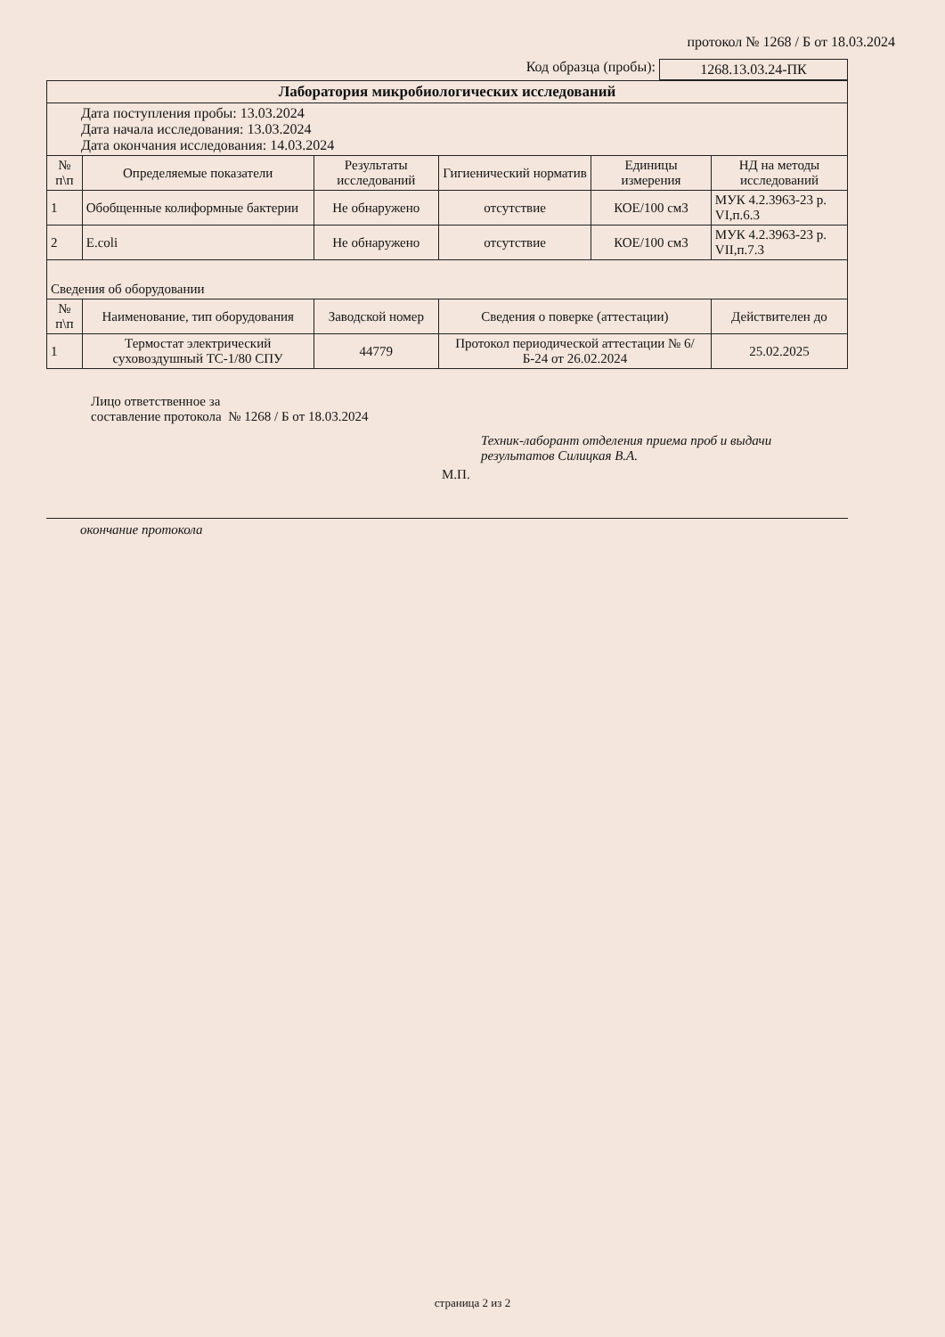протокол № 1268 / Б от 18.03.2024
Код образца (пробы): 1268.13.03.24-ПК
| Лаборатория микробиологических исследований | | | | | |
| --- | --- | --- | --- | --- | --- |
| Дата поступления пробы: 13.03.2024 Дата начала исследования: 13.03.2024 Дата окончания исследования: 14.03.2024 | | | | | |
| № п\п | Определяемые показатели | Результаты исследований | Гигиенический норматив | Единицы измерения | НД на методы исследований |
| 1 | Обобщенные колиформные бактерии | Не обнаружено | отсутствие | КОЕ/100 см3 | МУК 4.2.3963-23 р. VI,п.6.3 |
| 2 | E.coli | Не обнаружено | отсутствие | КОЕ/100 см3 | МУК 4.2.3963-23 р. VII,п.7.3 |
| Сведения об оборудовании | | | | | |
| № п\п | Наименование, тип оборудования | Заводской номер | Сведения о поверке (аттестации) | | Действителен до |
| 1 | Термостат электрический суховоздушный ТС-1/80 СПУ | 44779 | Протокол периодической аттестации № 6/Б-24 от 26.02.2024 | | 25.02.2025 |
Лицо ответственное за
составление протокола № 1268 / Б от 18.03.2024
Техник-лаборант отделения приема проб и выдачи
результатов Силицкая В.А.
М.П.
окончание протокола
страница 2 из 2